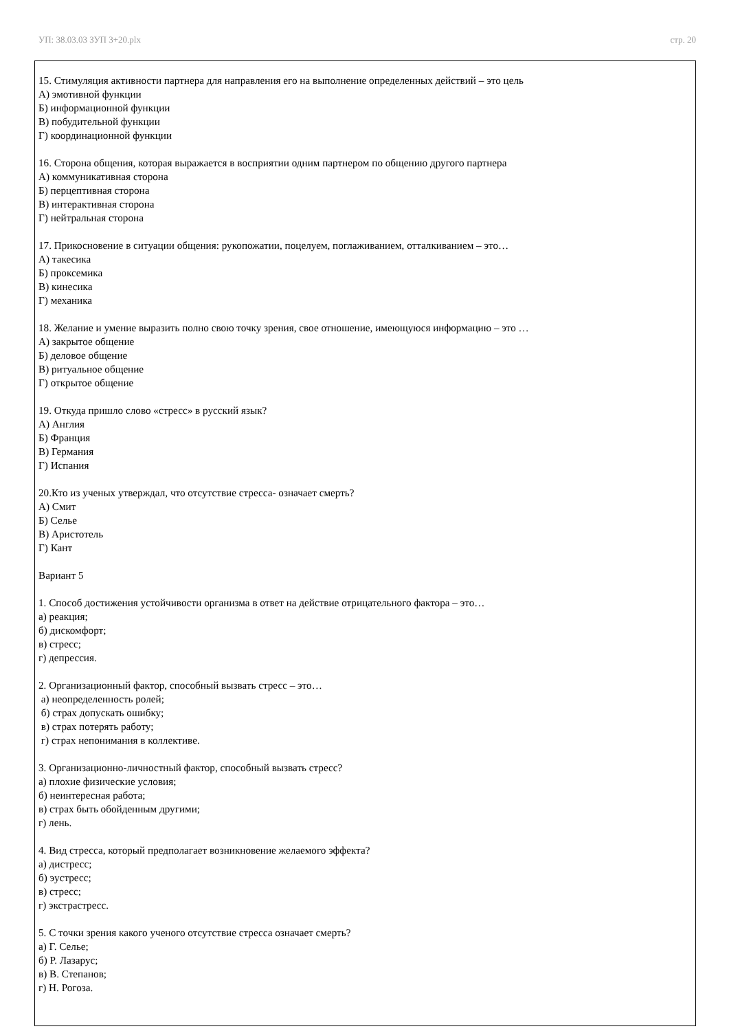УП: 38.03.03 ЗУП 3+20.plx стр. 20
15. Стимуляция активности партнера для направления его на выполнение определенных действий – это цель
А) эмотивной функции
Б) информационной функции
В) побудительной функции
Г) координационной функции
16. Сторона общения, которая выражается в восприятии одним партнером по общению другого партнера
А) коммуникативная сторона
Б) перцептивная сторона
В) интерактивная сторона
Г) нейтральная сторона
17. Прикосновение в ситуации общения: рукопожатии, поцелуем, поглаживанием, отталкиванием – это…
А) такесика
Б) проксемика
В) кинесика
Г) механика
18. Желание и умение выразить полно свою точку зрения, свое отношение, имеющуюся информацию – это …
А) закрытое общение
Б) деловое общение
В) ритуальное общение
Г) открытое общение
19. Откуда пришло слово «стресс» в русский язык?
А) Англия
Б) Франция
В) Германия
Г) Испания
20.Кто из ученых утверждал, что отсутствие стресса- означает смерть?
А) Смит
Б) Селье
В) Аристотель
Г) Кант
Вариант 5
1. Способ достижения устойчивости организма в ответ на действие отрицательного фактора – это…
а) реакция;
б) дискомфорт;
в) стресс;
г) депрессия.
2. Организационный фактор, способный вызвать стресс – это…
а) неопределенность ролей;
б) страх допускать ошибку;
в) страх потерять работу;
г) страх непонимания в коллективе.
3. Организационно-личностный фактор, способный вызвать стресс?
а) плохие физические условия;
б) неинтересная работа;
в) страх быть обойденным другими;
г) лень.
4. Вид стресса, который предполагает возникновение желаемого эффекта?
а) дистресс;
б) эустресс;
в) стресс;
г) экстрастресс.
5. С точки зрения какого ученого отсутствие стресса означает смерть?
а) Г. Селье;
б) Р. Лазарус;
в) В. Степанов;
г) Н. Рогоза.